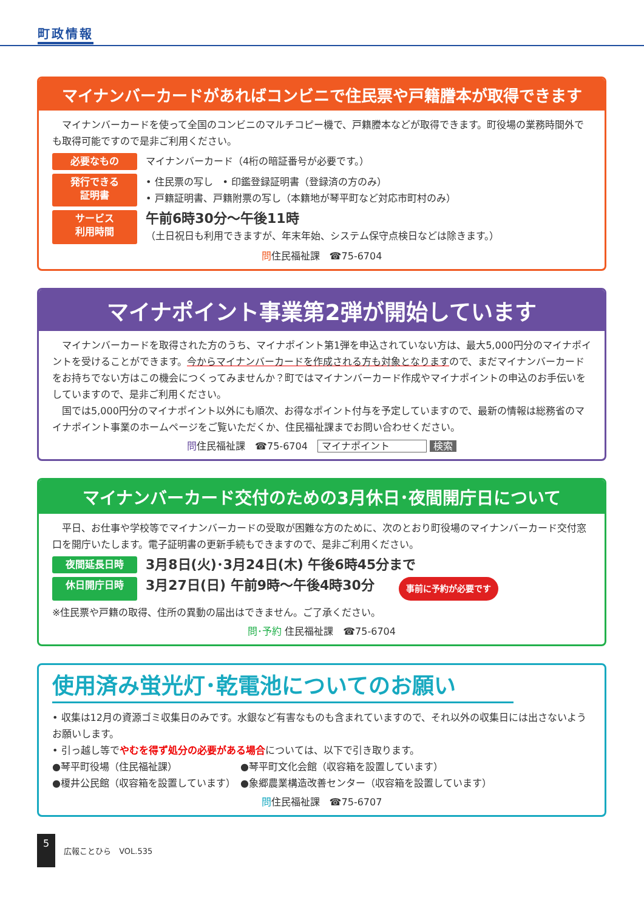町政情報
マイナンバーカードがあればコンビニで住民票や戸籍謄本が取得できます
　マイナンバーカードを使って全国のコンビニのマルチコピー機で、戸籍謄本などが取得できます。町役場の業務時間外でも取得可能ですので是非ご利用ください。
必要なもの マイナンバーカード（4桁の暗証番号が必要です。）
発行できる
証明書 • 住民票の写し　• 印鑑登録証明書（登録済の方のみ）
• 戸籍証明書、戸籍附票の写し（本籍地が琴平町など対応市町村のみ）
サービス
利用時間 午前6時30分～午後11時
（土日祝日も利用できますが、年末年始、システム保守点検日などは除きます。）
問住民福祉課　☎75-6704
マイナポイント事業第2弾が開始しています
　マイナンバーカードを取得された方のうち、マイナポイント第1弾を申込されていない方は、最大5,000円分のマイナポイントを受けることができます。今からマイナンバーカードを作成される方も対象となりますので、まだマイナンバーカードをお持ちでない方はこの機会につくってみませんか？町ではマイナンバーカード作成やマイナポイントの申込のお手伝いをしていますので、是非ご利用ください。
　国では5,000円分のマイナポイント以外にも順次、お得なポイント付与を予定していますので、最新の情報は総務省のマイナポイント事業のホームページをご覧いただくか、住民福祉課までお問い合わせください。
問住民福祉課　☎75-6704　マイナポイント 検索
マイナンバーカード交付のための3月休日･夜間開庁日について
　平日、お仕事や学校等でマイナンバーカードの受取が困難な方のために、次のとおり町役場のマイナンバーカード交付窓口を開庁いたします。電子証明書の更新手続もできますので、是非ご利用ください。
夜間延長日時 3月8日(火)･3月24日(木) 午後6時45分まで
休日開庁日時 3月27日(日) 午前9時～午後4時30分 事前に予約が必要です
※住民票や戸籍の取得、住所の異動の届出はできません。ご了承ください。
問･予約 住民福祉課　☎75-6704
使用済み蛍光灯･乾電池についてのお願い
• 収集は12月の資源ゴミ収集日のみです。水銀など有害なものも含まれていますので、それ以外の収集日には出さないようお願いします。
• 引っ越し等でやむを得ず処分の必要がある場合については、以下で引き取ります。
●琴平町役場（住民福祉課）　　　　　　　●琴平町文化会館（収容箱を設置しています）
●榎井公民館（収容箱を設置しています）　●象郷農業構造改善センター（収容箱を設置しています）
問住民福祉課　☎75-6707
5 広報ことひら　VOL.535